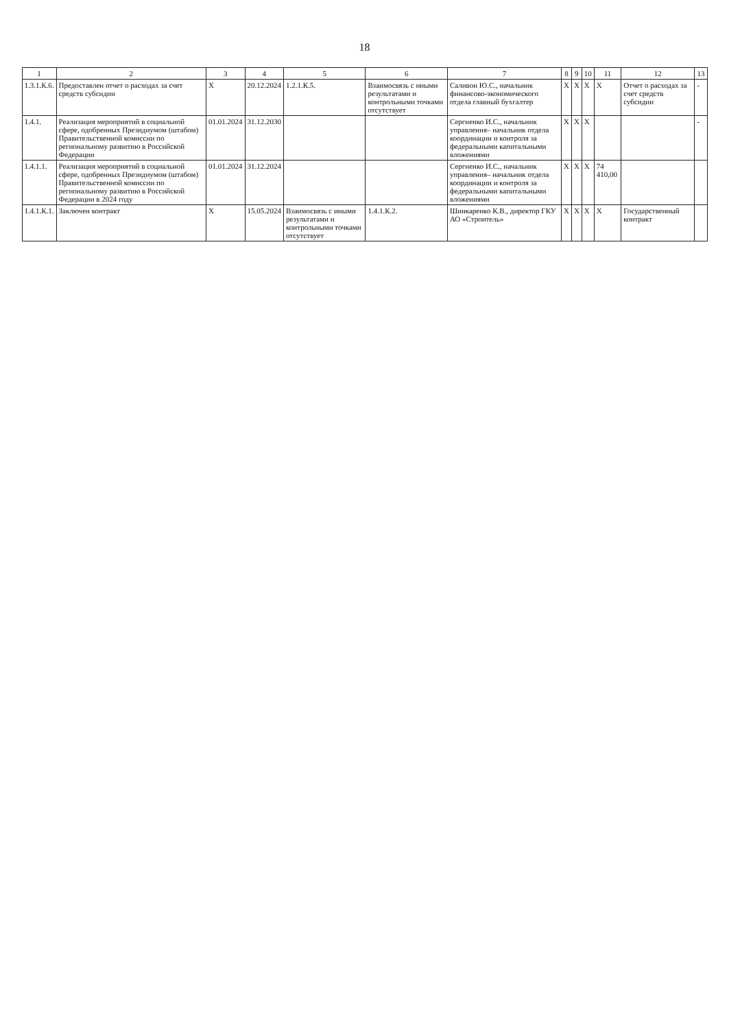18
| 1 | 2 | 3 | 4 | 5 | 6 | 7 | 8 | 9 | 10 | 11 | 12 | 13 |
| --- | --- | --- | --- | --- | --- | --- | --- | --- | --- | --- | --- | --- |
| 1.3.1.К.6. | Предоставлен отчет о расходах за счет средств субсидии | Х | 20.12.2024 | 1.2.1.К.5. | Взаимосвязь с иными результатами и контрольными точками отсутствует | Саливон Ю.С., начальник финансово-экономического отдела главный бухгалтер | Х | Х | Х | Х | Отчет о расходах за счет средств субсидии | - |
| 1.4.1. | Реализация мероприятий в социальной сфере, одобренных Президиумом (штабом) Правительственной комиссии по региональному развитию в Российской Федерации | 01.01.2024 | 31.12.2030 | | | Сергиенко И.С., начальник управления– начальник отдела координации и контроля за федеральными капитальными вложениями | Х | Х | Х | | | - |
| 1.4.1.1. | Реализация мероприятий в социальной сфере, одобренных Президиумом (штабом) Правительственной комиссии по региональному развитию в Российской Федерации в 2024 году | 01.01.2024 | 31.12.2024 | | | Сергиенко И.С., начальник управления– начальник отдела координации и контроля за федеральными капитальными вложениями | Х | Х | Х | 74 410,00 | | |
| 1.4.1.К.1. | Заключен контракт | Х | 15.05.2024 | Взаимосвязь с иными результатами и контрольными точками отсутствует | 1.4.1.К.2. | Шинкаренко К.В., директор ГКУ АО «Строитель» | Х | Х | Х | Х | Государственный контракт | |